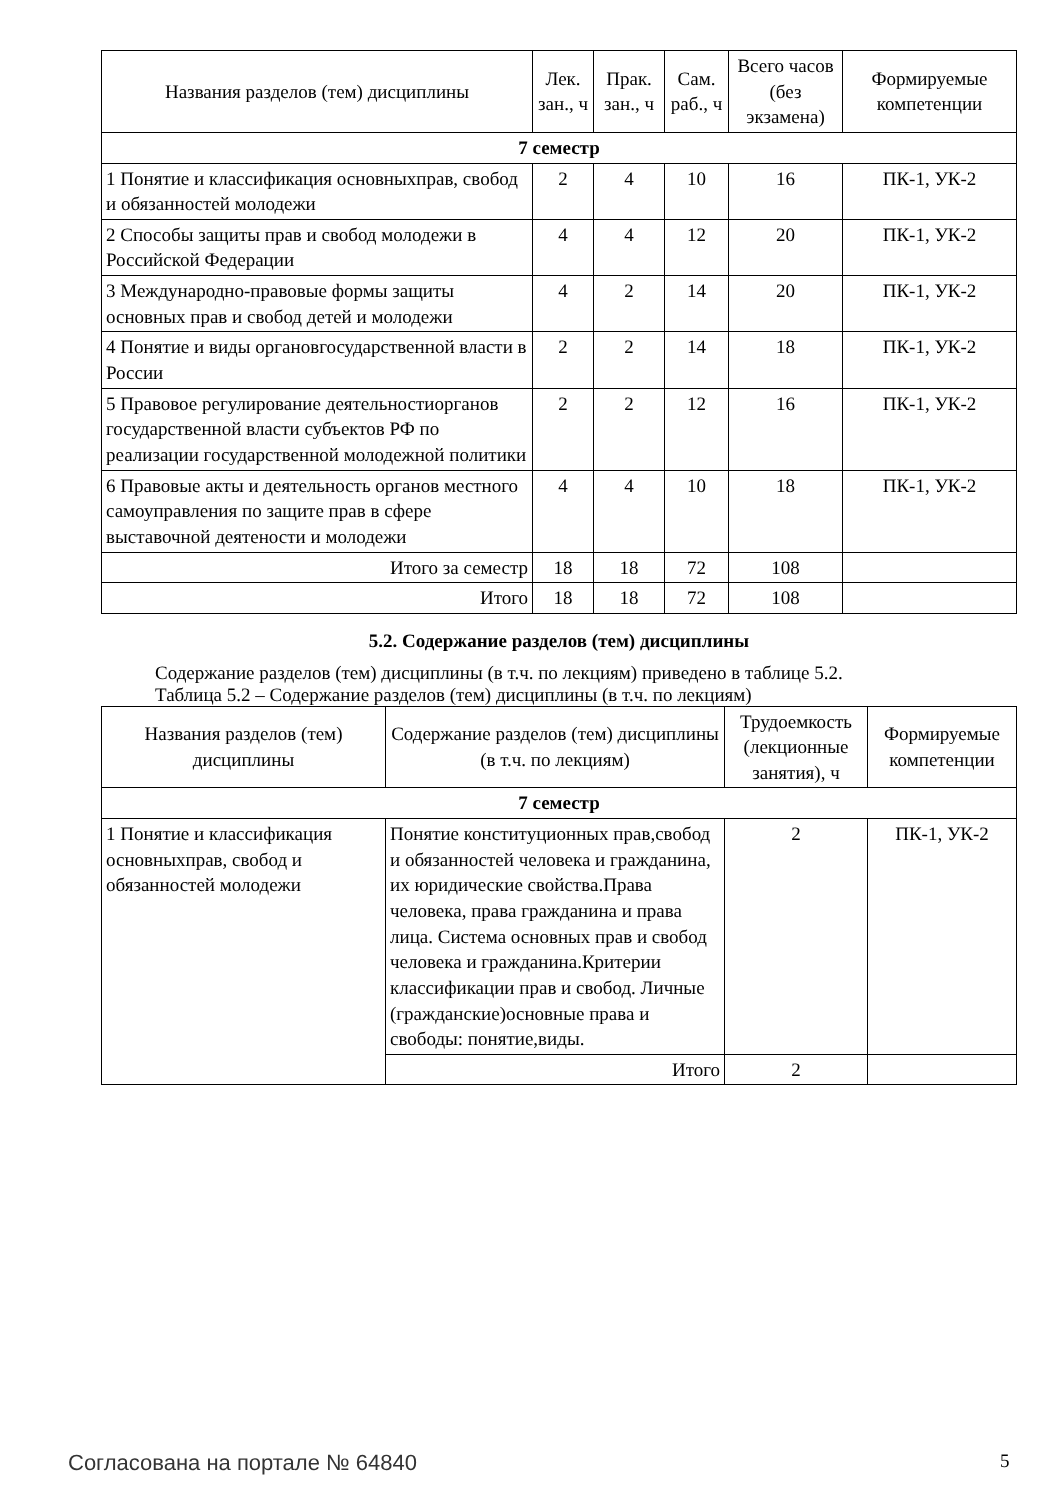| Названия разделов (тем) дисциплины | Лек. зан., ч | Прак. зан., ч | Сам. раб., ч | Всего часов (без экзамена) | Формируемые компетенции |
| --- | --- | --- | --- | --- | --- |
| 7 семестр | | | | | |
| 1 Понятие и классификация основныхправ, свобод и обязанностей молодежи | 2 | 4 | 10 | 16 | ПК-1, УК-2 |
| 2 Способы защиты прав и свобод молодежи в Российской Федерации | 4 | 4 | 12 | 20 | ПК-1, УК-2 |
| 3 Международно-правовые формы защиты основных прав и свобод детей и молодежи | 4 | 2 | 14 | 20 | ПК-1, УК-2 |
| 4 Понятие и виды органовгосударственной власти в России | 2 | 2 | 14 | 18 | ПК-1, УК-2 |
| 5 Правовое регулирование деятельностиорганов государственной власти субъектов РФ по реализации государственной молодежной политики | 2 | 2 | 12 | 16 | ПК-1, УК-2 |
| 6 Правовые акты и деятельность органов местного самоуправления по защите прав в сфере выставочной деятености и молодежи | 4 | 4 | 10 | 18 | ПК-1, УК-2 |
| Итого за семестр | 18 | 18 | 72 | 108 | |
| Итого | 18 | 18 | 72 | 108 | |
5.2. Содержание разделов (тем) дисциплины
Содержание разделов (тем) дисциплины (в т.ч. по лекциям) приведено в таблице 5.2.
Таблица 5.2 – Содержание разделов (тем) дисциплины (в т.ч. по лекциям)
| Названия разделов (тем) дисциплины | Содержание разделов (тем) дисциплины (в т.ч. по лекциям) | Трудоемкость (лекционные занятия), ч | Формируемые компетенции |
| --- | --- | --- | --- |
| 7 семестр | | | |
| 1 Понятие и классификация основныхправ, свобод и обязанностей молодежи | Понятие конституционных прав,свобод и обязанностей человека и гражданина, их юридические свойства.Права человека, права гражданина и права лица. Система основных прав и свобод человека и гражданина.Критерии классификации прав и свобод. Личные (гражданские)основные права и свободы: понятие,виды. | 2 | ПК-1, УК-2 |
| | Итого | 2 | |
Согласована на портале № 64840 5